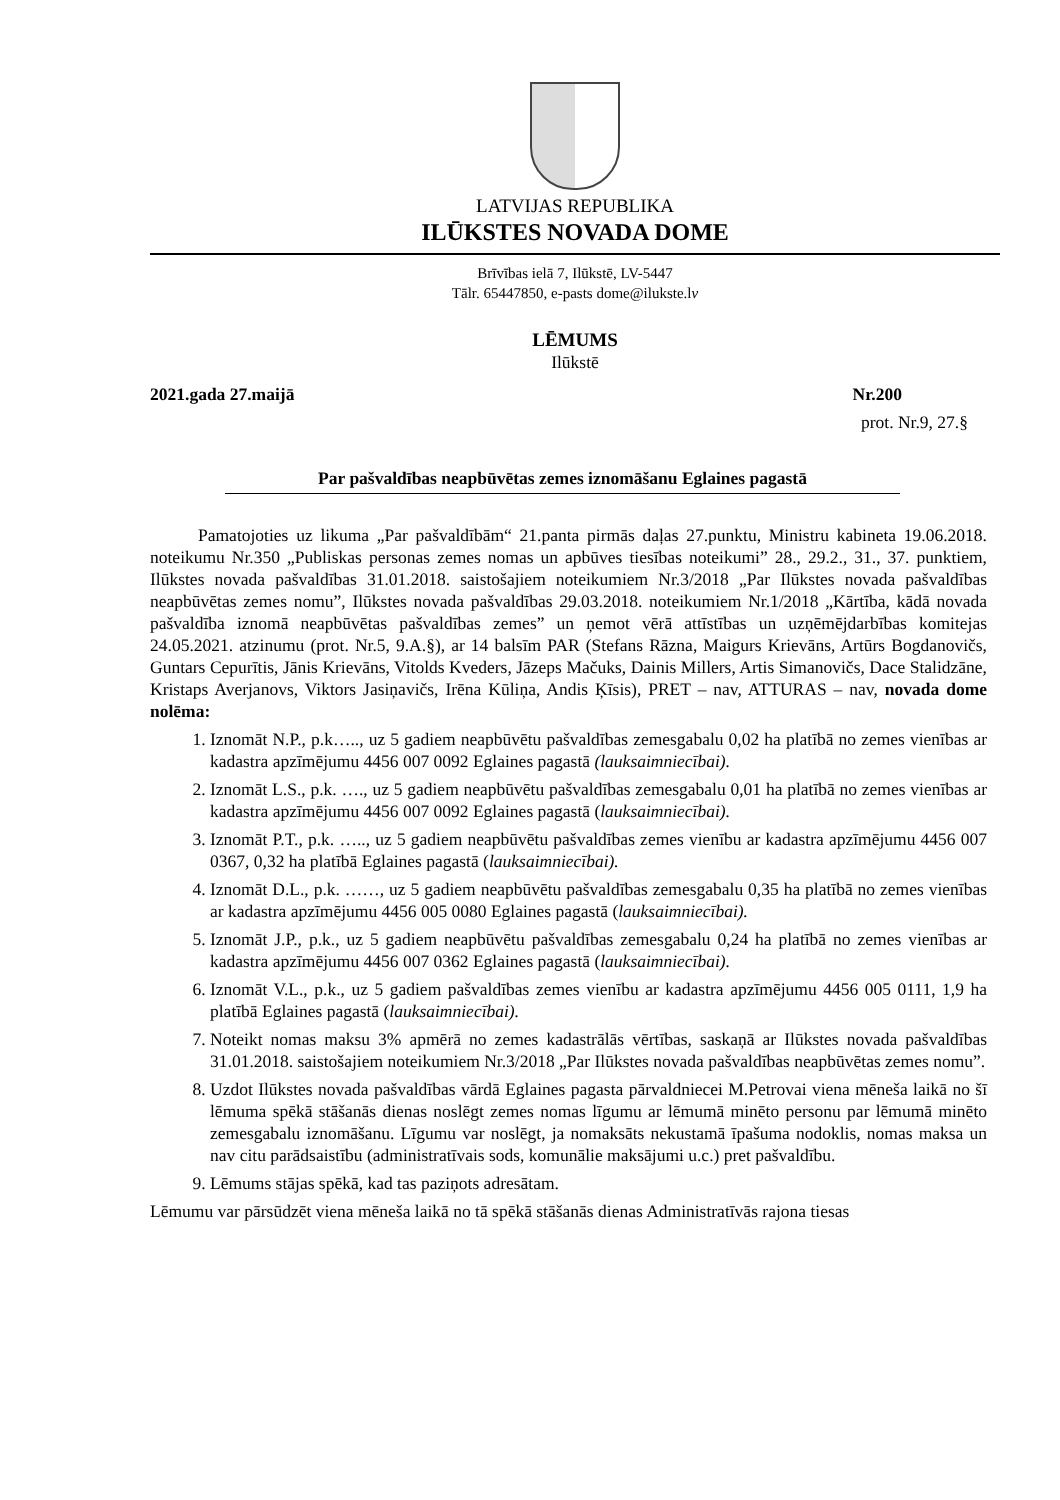LATVIJAS REPUBLIKA
ILŪKSTES NOVADA DOME
Brīvības ielā 7, Ilūkstē, LV-5447
Tālr. 65447850, e-pasts dome@ilukste.lv
LĒMUMS
Ilūkstē
2021.gada 27.maijā Nr.200
prot. Nr.9, 27.§
Par pašvaldības neapbūvētas zemes iznomāšanu Eglaines pagastā
Pamatojoties uz likuma „Par pašvaldībām“ 21.panta pirmās daļas 27.punktu, Ministru kabineta 19.06.2018. noteikumu Nr.350 „Publiskas personas zemes nomas un apbūves tiesības noteikumi” 28., 29.2., 31., 37. punktiem, Ilūkstes novada pašvaldības 31.01.2018. saistošajiem noteikumiem Nr.3/2018 „Par Ilūkstes novada pašvaldības neapbūvētas zemes nomu”, Ilūkstes novada pašvaldības 29.03.2018. noteikumiem Nr.1/2018 „Kārtība, kādā novada pašvaldība iznomā neapbūvētas pašvaldības zemes” un ņemot vērā attīstības un uzņēmējdarbības komitejas 24.05.2021. atzinumu (prot. Nr.5, 9.A.§), ar 14 balsīm PAR (Stefans Rāzna, Maigurs Krievāns, Artūrs Bogdanovičs, Guntars Cepurītis, Jānis Krievāns, Vitolds Kveders, Jāzeps Mačuks, Dainis Millers, Artis Simanovičs, Dace Stalidzāne, Kristaps Averjanovs, Viktors Jasiņavičs, Irēna Kūliņa, Andis Ķīsis), PRET – nav, ATTURAS – nav, novada dome nolēma:
1. Iznomāt N.P., p.k….., uz 5 gadiem neapbūvētu pašvaldības zemesgabalu 0,02 ha platībā no zemes vienības ar kadastra apzīmējumu 4456 007 0092 Eglaines pagastā (lauksaimniecībai).
2. Iznomāt L.S., p.k. …., uz 5 gadiem neapbūvētu pašvaldības zemesgabalu 0,01 ha platībā no zemes vienības ar kadastra apzīmējumu 4456 007 0092 Eglaines pagastā (lauksaimniecībai).
3. Iznomāt P.T., p.k. ….., uz 5 gadiem neapbūvētu pašvaldības zemes vienību ar kadastra apzīmējumu 4456 007 0367, 0,32 ha platībā Eglaines pagastā (lauksaimniecībai).
4. Iznomāt D.L., p.k. ……, uz 5 gadiem neapbūvētu pašvaldības zemesgabalu 0,35 ha platībā no zemes vienības ar kadastra apzīmējumu 4456 005 0080 Eglaines pagastā (lauksaimniecībai).
5. Iznomāt J.P., p.k., uz 5 gadiem neapbūvētu pašvaldības zemesgabalu 0,24 ha platībā no zemes vienības ar kadastra apzīmējumu 4456 007 0362 Eglaines pagastā (lauksaimniecībai).
6. Iznomāt V.L., p.k., uz 5 gadiem pašvaldības zemes vienību ar kadastra apzīmējumu 4456 005 0111, 1,9 ha platībā Eglaines pagastā (lauksaimniecībai).
7. Noteikt nomas maksu 3% apmērā no zemes kadastrālās vērtības, saskaņā ar Ilūkstes novada pašvaldības 31.01.2018. saistošajiem noteikumiem Nr.3/2018 „Par Ilūkstes novada pašvaldības neapbūvētas zemes nomu”.
8. Uzdot Ilūkstes novada pašvaldības vārdā Eglaines pagasta pārvaldniecei M.Petrovai viena mēneša laikā no šī lēmuma spēkā stāšanās dienas noslēgt zemes nomas līgumu ar lēmumā minēto personu par lēmumā minēto zemesgabalu iznomāšanu. Līgumu var noslēgt, ja nomaksāts nekustamā īpašuma nodoklis, nomas maksa un nav citu parādsaistību (administratīvais sods, komunālie maksājumi u.c.) pret pašvaldību.
9. Lēmums stājas spēkā, kad tas paziņots adresātam.
Lēmumu var pārsūdzēt viena mēneša laikā no tā spēkā stāšanās dienas Administratīvās rajona tiesas